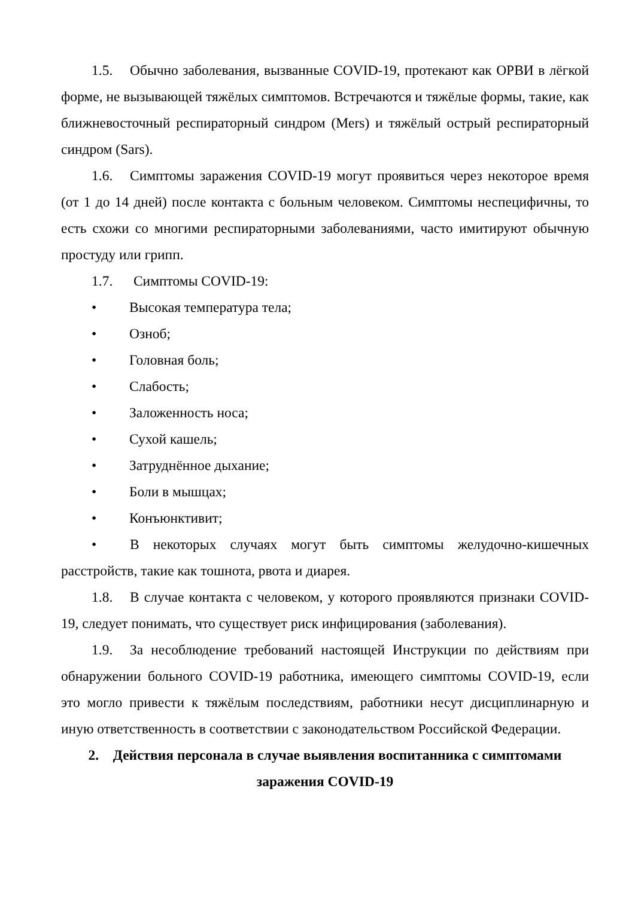1.5. Обычно заболевания, вызванные COVID-19, протекают как ОРВИ в лёгкой форме, не вызывающей тяжёлых симптомов. Встречаются и тяжёлые формы, такие, как ближневосточный респираторный синдром (Mers) и тяжёлый острый респираторный синдром (Sars).
1.6. Симптомы заражения COVID-19 могут проявиться через некоторое время (от 1 до 14 дней) после контакта с больным человеком. Симптомы неспецифичны, то есть схожи со многими респираторными заболеваниями, часто имитируют обычную простуду или грипп.
1.7. Симптомы COVID-19:
• Высокая температура тела;
• Озноб;
• Головная боль;
• Слабость;
• Заложенность носа;
• Сухой кашель;
• Затруднённое дыхание;
• Боли в мышцах;
• Конъюнктивит;
• В некоторых случаях могут быть симптомы желудочно-кишечных расстройств, такие как тошнота, рвота и диарея.
1.8. В случае контакта с человеком, у которого проявляются признаки COVID-19, следует понимать, что существует риск инфицирования (заболевания).
1.9. За несоблюдение требований настоящей Инструкции по действиям при обнаружении больного COVID-19 работника, имеющего симптомы COVID-19, если это могло привести к тяжёлым последствиям, работники несут дисциплинарную и иную ответственность в соответствии с законодательством Российской Федерации.
2. Действия персонала в случае выявления воспитанника с симптомами заражения COVID-19